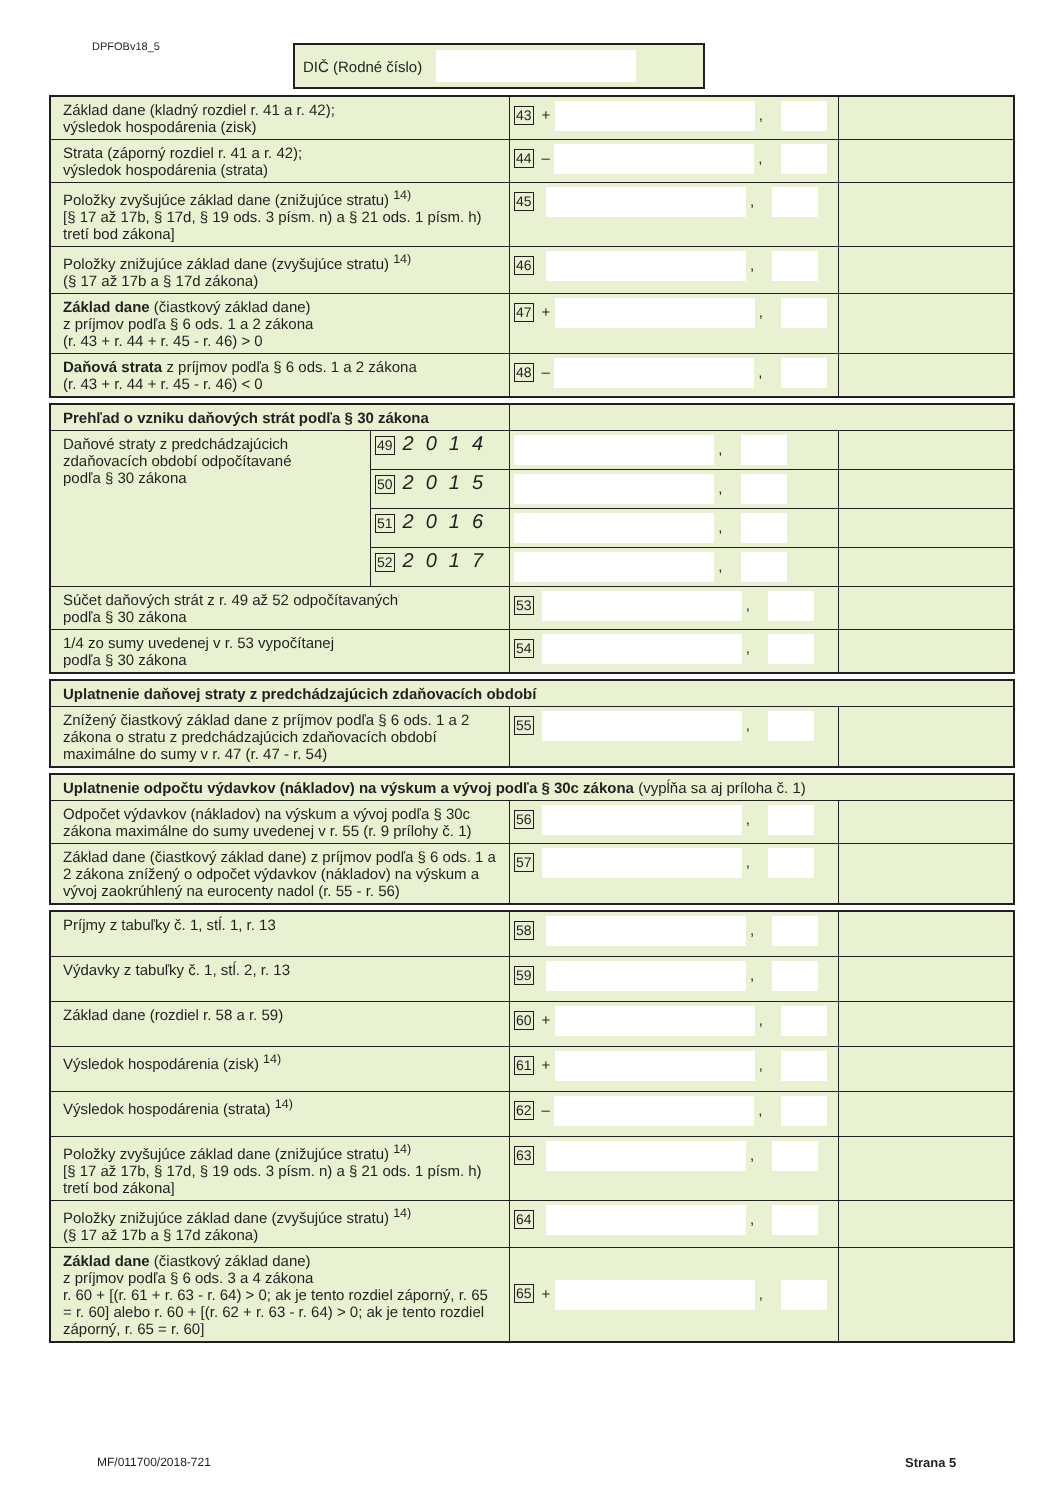DPFOBv18_5 DIČ (Rodné číslo)
| Základ dane (kladný rozdiel r. 41 a r. 42); výsledok hospodárenia (zisk) | 43 + , | |
| Strata (záporný rozdiel r. 41 a r. 42); výsledok hospodárenia (strata) | 44 – , | |
| Položky zvyšujúce základ dane (znižujúce stratu) <sup>14)</sup> [§ 17 až 17b, § 17d, § 19 ods. 3 písm. n) a § 21 ods. 1 písm. h) tretí bod zákona] | 45 , | |
| Položky znižujúce základ dane (zvyšujúce stratu) <sup>14)</sup> (§ 17 až 17b a § 17d zákona) | 46 , | |
| Základ dane (čiastkový základ dane) z príjmov podľa § 6 ods. 1 a 2 zákona (r. 43 + r. 44 + r. 45 - r. 46) > 0 | 47 + , | |
| Daňová strata z príjmov podľa § 6 ods. 1 a 2 zákona (r. 43 + r. 44 + r. 45 - r. 46) < 0 | 48 – , | |
| Prehľad o vzniku daňových strát podľa § 30 zákona | | | |
| Daňové straty z predchádzajúcich zdaňovacích období odpočítavané podľa § 30 zákona | 49 2014 | , | |
| | 50 2015 | , | |
| | 51 2016 | , | |
| | 52 2017 | , | |
| Súčet daňových strát z r. 49 až 52 odpočítavaných podľa § 30 zákona | | 53 , | |
| 1/4 zo sumy uvedenej v r. 53 vypočítanej podľa § 30 zákona | | 54 , | |
| Uplatnenie daňovej straty z predchádzajúcich zdaňovacích období | | |
| Znížený čiastkový základ dane z príjmov podľa § 6 ods. 1 a 2 zákona o stratu z predchádzajúcich zdaňovacích období maximálne do sumy v r. 47 (r. 47 - r. 54) | 55 , | |
| Uplatnenie odpočtu výdavkov (nákladov) na výskum a vývoj podľa § 30c zákona (vypĺňa sa aj príloha č. 1) | | |
| Odpočet výdavkov (nákladov) na výskum a vývoj podľa § 30c zákona maximálne do sumy uvedenej v r. 55 (r. 9 prílohy č. 1) | 56 , | |
| Základ dane (čiastkový základ dane) z príjmov podľa § 6 ods. 1 a 2 zákona znížený o odpočet výdavkov (nákladov) na výskum a vývoj zaokrúhlený na eurocenty nadol (r. 55 - r. 56) | 57 , | |
| Príjmy z tabuľky č. 1, stĺ. 1, r. 13 | 58 , | |
| Výdavky z tabuľky č. 1, stĺ. 2, r. 13 | 59 , | |
| Základ dane (rozdiel r. 58 a r. 59) | 60 + , | |
| Výsledok hospodárenia (zisk) <sup>14)</sup> | 61 + , | |
| Výsledok hospodárenia (strata) <sup>14)</sup> | 62 – , | |
| Položky zvyšujúce základ dane (znižujúce stratu) <sup>14)</sup> [§ 17 až 17b, § 17d, § 19 ods. 3 písm. n) a § 21 ods. 1 písm. h) tretí bod zákona] | 63 , | |
| Položky znižujúce základ dane (zvyšujúce stratu) <sup>14)</sup> (§ 17 až 17b a § 17d zákona) | 64 , | |
| Základ dane (čiastkový základ dane) z príjmov podľa § 6 ods. 3 a 4 zákona r. 60 + [(r. 61 + r. 63 - r. 64) > 0; ak je tento rozdiel záporný, r. 65 = r. 60] alebo r. 60 + [(r. 62 + r. 63 - r. 64) > 0; ak je tento rozdiel záporný, r. 65 = r. 60] | 65 + , | |
MF/011700/2018-721 Strana 5